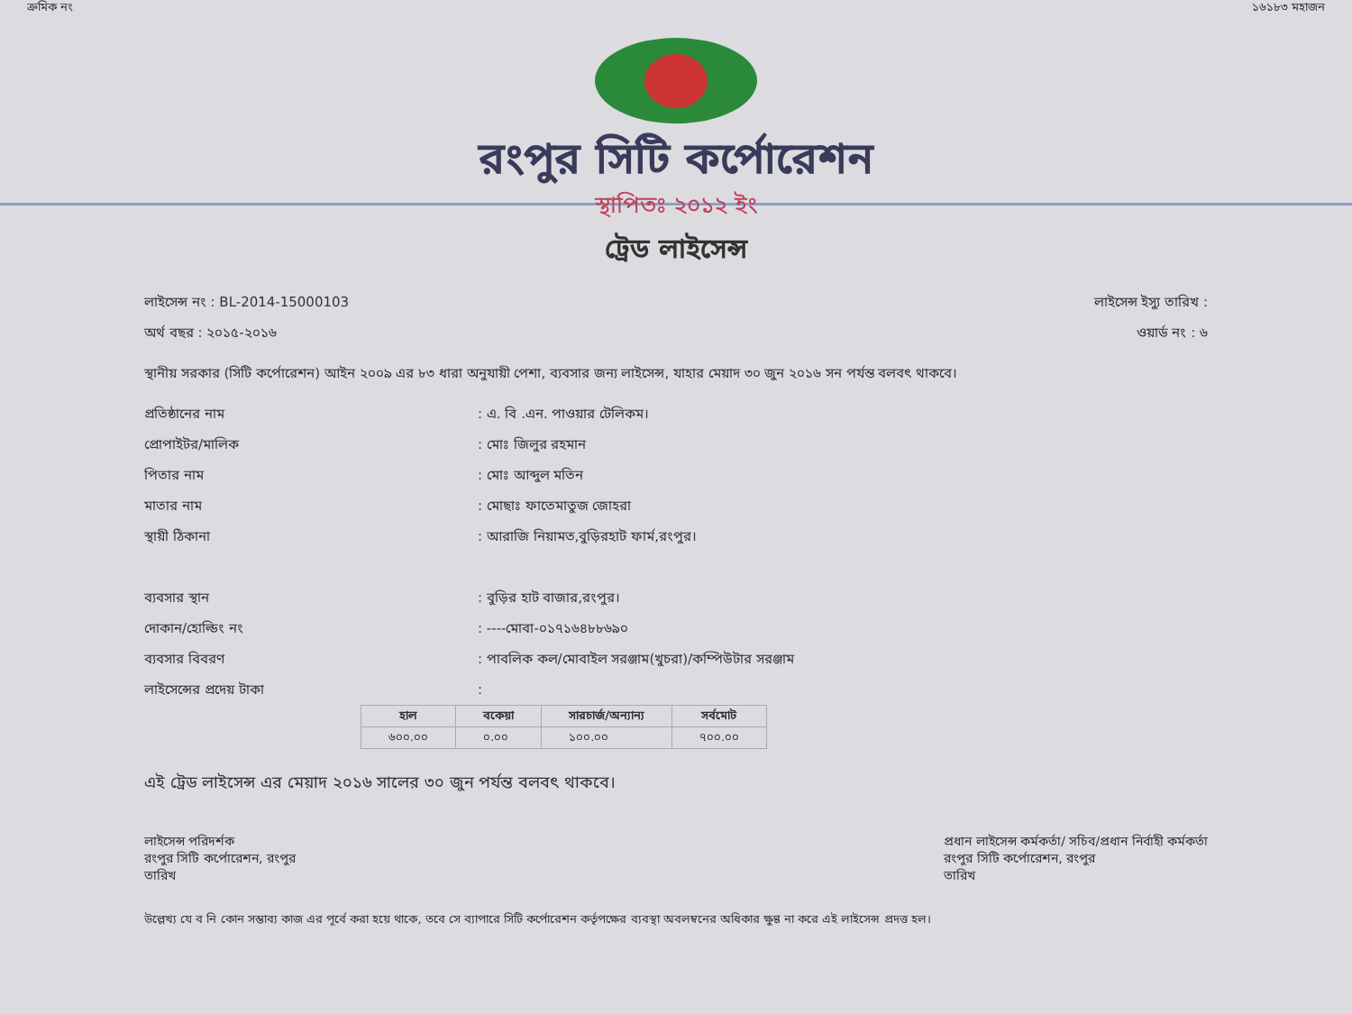ক্রমিক নং ১৬১৮৩ মহাজন
রংপুর সিটি কর্পোরেশন
স্থাপিতঃ ২০১২ ইং
ট্রেড লাইসেন্স
লাইসেন্স নং : BL-2014-15000103 লাইসেন্স ইস্যু তারিখ :
অর্থ বছর : ২০১৫-২০১৬ ওয়ার্ড নং : ৬
স্থানীয় সরকার (সিটি কর্পোরেশন) আইন ২০০৯ এর ৮৩ ধারা অনুযায়ী পেশা, ব্যবসার জন্য লাইসেন্স, যাহার মেয়াদ ৩০ জুন ২০১৬ সন পর্যন্ত বলবৎ থাকবে।
প্রতিষ্ঠানের নাম: এ. বি .এন. পাওয়ার টেলিকম।
প্রোপাইটর/মালিক: মোঃ জিলুর রহমান
পিতার নাম: মোঃ আব্দুল মতিন
মাতার নাম: মোছাঃ ফাতেমাতুজ জোহরা
স্থায়ী ঠিকানা: আরাজি নিয়ামত,বুড়িরহাট ফার্ম,রংপুর।
ব্যবসার স্থান: বুড়ির হাট বাজার,রংপুর।
দোকান/হোল্ডিং নং: ----মোবা-০১৭১৬৪৮৮৬৯০
ব্যবসার বিবরণ: পাবলিক কল/মোবাইল সরঞ্জাম(খুচরা)/কম্পিউটার সরঞ্জাম
লাইসেন্সের প্রদেয় টাকা:
| হাল | বকেয়া | সারচার্জ/অন্যান্য | সর্বমোট |
| --- | --- | --- | --- |
| ৬০০.০০ | ০.০০ | ১০০.০০ | ৭০০.০০ |
এই ট্রেড লাইসেন্স এর মেয়াদ ২০১৬ সালের ৩০ জুন পর্যন্ত বলবৎ থাকবে।
লাইসেন্স পরিদর্শক
রংপুর সিটি কর্পোরেশন, রংপুর
তারিখ
প্রধান লাইসেন্স কর্মকর্তা/ সচিব/প্রধান নির্বাহী কর্মকর্তা
রংপুর সিটি কর্পোরেশন, রংপুর
তারিখ
উল্লেখ্য যে ব নি কোন সম্ভাব্য কাজ এর পূর্বে করা হয়ে থাকে, তবে সে ব্যাপারে সিটি কর্পোরেশন কর্তৃপক্ষের ব্যবস্থা অবলম্বনের অধিকার ক্ষুণ্ণ না করে এই লাইসেন্স প্রদত্ত হল।